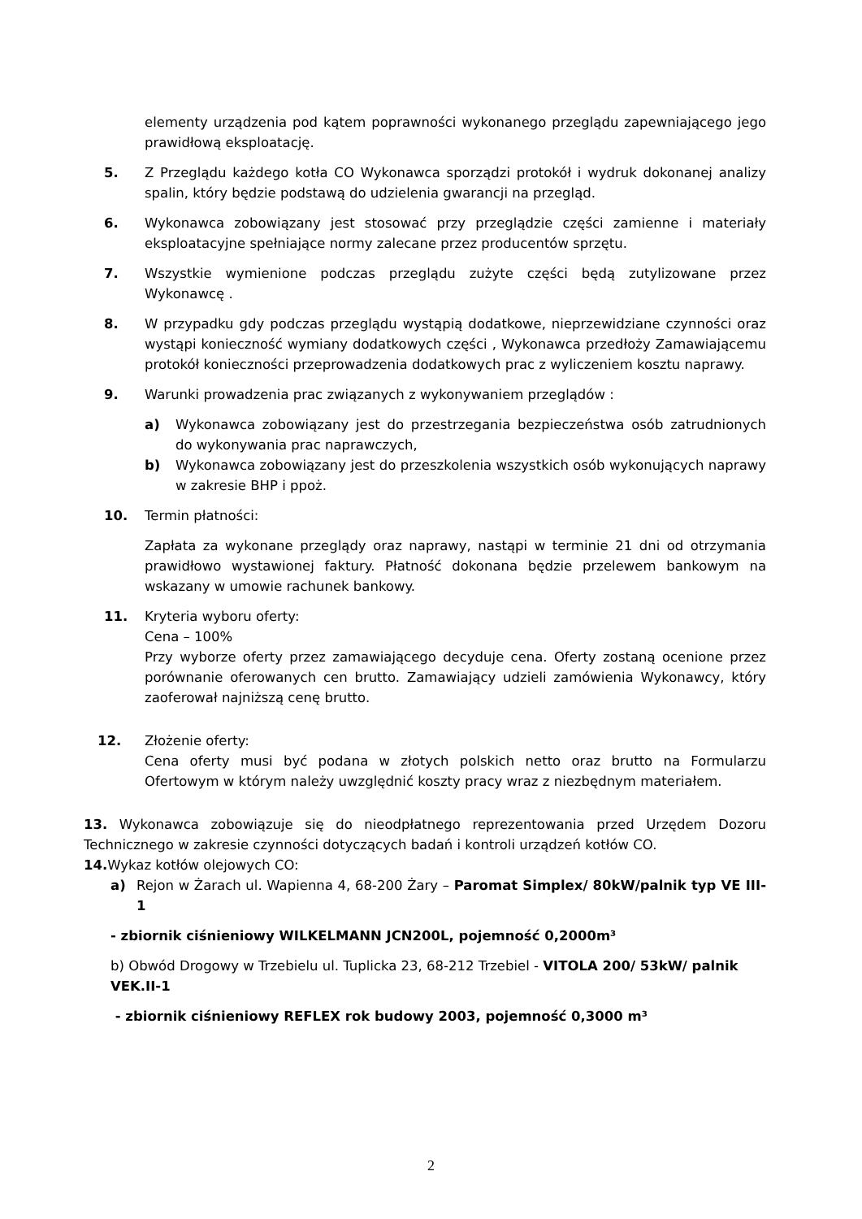elementy urządzenia pod kątem poprawności wykonanego przeglądu zapewniającego jego prawidłową eksploatację.
5. Z Przeglądu każdego kotła CO Wykonawca sporządzi protokół i wydruk dokonanej analizy spalin, który będzie podstawą do udzielenia gwarancji na przegląd.
6. Wykonawca zobowiązany jest stosować przy przeglądzie części zamienne i materiały eksploatacyjne spełniające normy zalecane przez producentów sprzętu.
7. Wszystkie wymienione podczas przeglądu zużyte części będą zutylizowane przez Wykonawcę .
8. W przypadku gdy podczas przeglądu wystąpią dodatkowe, nieprzewidziane czynności oraz wystąpi konieczność wymiany dodatkowych części , Wykonawca przedłoży Zamawiającemu protokół konieczności przeprowadzenia dodatkowych prac z wyliczeniem kosztu naprawy.
9. Warunki prowadzenia prac związanych z wykonywaniem przeglądów :
a) Wykonawca zobowiązany jest do przestrzegania bezpieczeństwa osób zatrudnionych do wykonywania prac naprawczych,
b) Wykonawca zobowiązany jest do przeszkolenia wszystkich osób wykonujących naprawy w zakresie BHP i ppoż.
10. Termin płatności:
Zapłata za wykonane przeglądy oraz naprawy, nastąpi w terminie 21 dni od otrzymania prawidłowo wystawionej faktury. Płatność dokonana będzie przelewem bankowym na wskazany w umowie rachunek bankowy.
11. Kryteria wyboru oferty:
Cena – 100%
Przy wyborze oferty przez zamawiającego decyduje cena. Oferty zostaną ocenione przez porównanie oferowanych cen brutto. Zamawiający udzieli zamówienia Wykonawcy, który zaoferował najniższą cenę brutto.
12. Złożenie oferty:
Cena oferty musi być podana w złotych polskich netto oraz brutto na Formularzu Ofertowym w którym należy uwzględnić koszty pracy wraz z niezbędnym materiałem.
13. Wykonawca zobowiązuje się do nieodpłatnego reprezentowania przed Urzędem Dozoru Technicznego w zakresie czynności dotyczących badań i kontroli urządzeń kotłów CO.
14. Wykaz kotłów olejowych CO:
a) Rejon w Żarach ul. Wapienna 4, 68-200 Żary – Paromat Simplex/ 80kW/palnik typ VE III-1
- zbiornik ciśnieniowy WILKELMANN JCN200L, pojemność 0,2000m³
b) Obwód Drogowy w Trzebielu ul. Tuplicka 23, 68-212 Trzebiel - VITOLA 200/ 53kW/ palnik VEK.II-1
- zbiornik ciśnieniowy REFLEX rok budowy 2003, pojemność 0,3000 m³
2